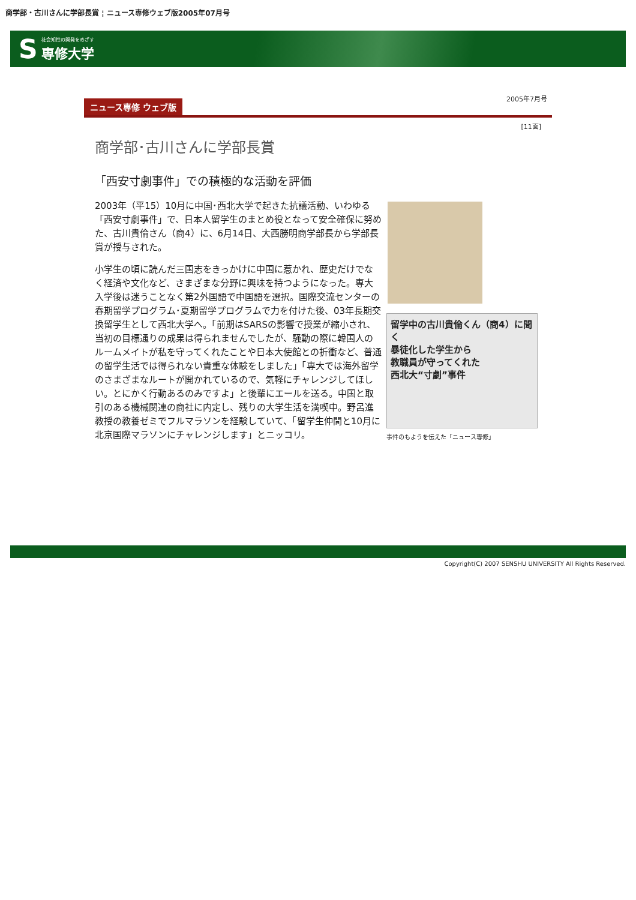商学部・古川さんに学部長賞 ¦ ニュース専修ウェブ版2005年07月号
S
社会知性の開発をめざす
専修大学
ニュース専修 ウェブ版
2005年7月号
[11面]
商学部･古川さんに学部長賞
「西安寸劇事件」での積極的な活動を評価
2003年（平15）10月に中国･西北大学で起きた抗議活動、いわゆる「西安寸劇事件」で、日本人留学生のまとめ役となって安全確保に努めた、古川貴倫さん（商4）に、6月14日、大西勝明商学部長から学部長賞が授与された。
小学生の頃に読んだ三国志をきっかけに中国に惹かれ、歴史だけでなく経済や文化など、さまざまな分野に興味を持つようになった。専大入学後は迷うことなく第2外国語で中国語を選択。国際交流センターの春期留学プログラム･夏期留学プログラムで力を付けた後、03年長期交換留学生として西北大学へ。「前期はSARSの影響で授業が縮小され、当初の目標通りの成果は得られませんでしたが、騒動の際に韓国人のルームメイトが私を守ってくれたことや日本大使館との折衝など、普通の留学生活では得られない貴重な体験をしました」「専大では海外留学のさまざまなルートが開かれているので、気軽にチャレンジしてほしい。とにかく行動あるのみですよ」と後輩にエールを送る。中国と取引のある機械関連の商社に内定し、残りの大学生活を満喫中。野呂進教授の教養ゼミでフルマラソンを経験していて、「留学生仲間と10月に北京国際マラソンにチャレンジします」とニッコリ。
留学中の古川貴倫くん（商4）に聞く
暴徒化した学生から
教職員が守ってくれた
西北大“寸劇”事件
事件のもようを伝えた「ニュース専修」
Copyright(C) 2007 SENSHU UNIVERSITY All Rights Reserved.